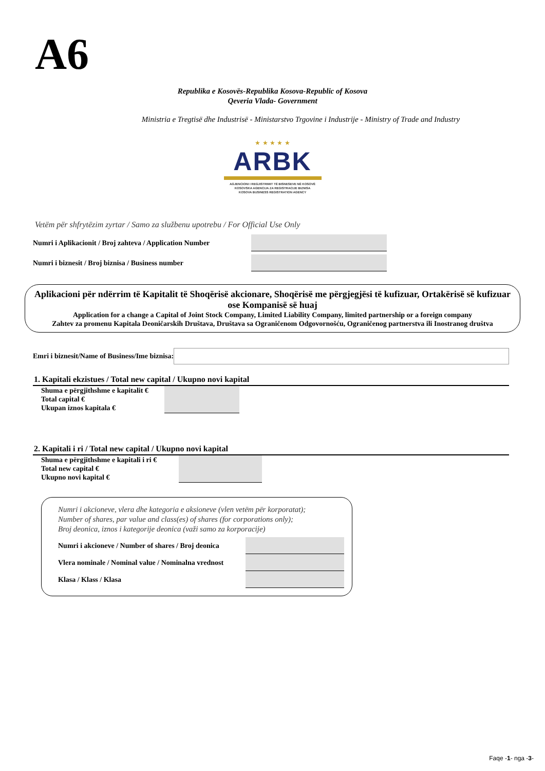A6
Republika e Kosovës-Republika Kosova-Republic of Kosova
Qeveria Vlada- Government
Ministria e Tregtisë dhe Industrisë - Ministarstvo Trgovine i Industrije - Ministry of Trade and Industry
★ ★ ★ ★ ★
ARBK
AGJENCIONI I REGJISTRIMIT TË BISNESEVE NË KOSOVË
KOSOVSKA AGENCIJA ZA REGISTRACIJE BIZNISA
KOSOVA BUSINESS REGISTRATION AGENCY
Vetëm për shfrytëzim zyrtar / Samo za službenu upotrebu / For Official Use Only
Numri i Aplikacionit / Broj zahteva / Application Number
Numri i biznesit / Broj biznisa / Business number
Aplikacioni për ndërrim të Kapitalit të Shoqërisë akcionare, Shoqërisë me përgjegjësi të kufizuar, Ortakërisë së kufizuar ose Kompanisë së huaj
Application for a change a Capital of Joint Stock Company, Limited Liability Company, limited partnership or a foreign company
Zahtev za promenu Kapitala Deoničarskih Društava, Društava sa Ograničenom Odgovornošću, Ograničenog partnerstva ili Inostranog društva
Emri i biznesit/Name of Business/Ime biznisa:
1. Kapitali ekzistues / Total new capital / Ukupno novi kapital
Shuma e përgjithshme e kapitalit €
Total capital €
Ukupan iznos kapitala €
2. Kapitali i ri / Total new capital / Ukupno novi kapital
Shuma e përgjithshme e kapitali i ri €
Total new capital €
Ukupno novi kapital €
Numri i akcioneve, vlera dhe kategoria e aksioneve (vlen vetëm për korporatat);
Number of shares, par value and class(es) of shares (for corporations only);
Broj deonica, iznos i kategorije deonica (važi samo za korporacije)
Numri i akcioneve / Number of shares / Broj deonica
Vlera nominale / Nominal value / Nominalna vrednost
Klasa / Klass / Klasa
Faqe -1- nga -3-